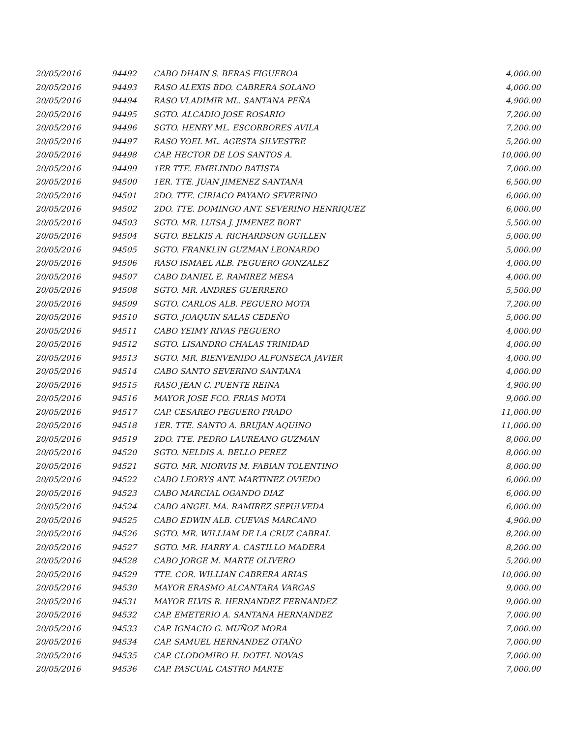| 20/05/2016 | 94492 | CABO DHAIN S. BERAS FIGUEROA | 4,000.00 |
| 20/05/2016 | 94493 | RASO ALEXIS BDO. CABRERA SOLANO | 4,000.00 |
| 20/05/2016 | 94494 | RASO VLADIMIR ML. SANTANA PEÑA | 4,900.00 |
| 20/05/2016 | 94495 | SGTO. ALCADIO JOSE ROSARIO | 7,200.00 |
| 20/05/2016 | 94496 | SGTO. HENRY ML. ESCORBORES AVILA | 7,200.00 |
| 20/05/2016 | 94497 | RASO YOEL ML. AGESTA SILVESTRE | 5,200.00 |
| 20/05/2016 | 94498 | CAP. HECTOR DE LOS SANTOS A. | 10,000.00 |
| 20/05/2016 | 94499 | 1ER TTE. EMELINDO BATISTA | 7,000.00 |
| 20/05/2016 | 94500 | 1ER. TTE. JUAN JIMENEZ SANTANA | 6,500.00 |
| 20/05/2016 | 94501 | 2DO. TTE. CIRIACO PAYANO SEVERINO | 6,000.00 |
| 20/05/2016 | 94502 | 2DO. TTE. DOMINGO ANT. SEVERINO HENRIQUEZ | 6,000.00 |
| 20/05/2016 | 94503 | SGTO. MR. LUISA J. JIMENEZ BORT | 5,500.00 |
| 20/05/2016 | 94504 | SGTO. BELKIS A. RICHARDSON GUILLEN | 5,000.00 |
| 20/05/2016 | 94505 | SGTO. FRANKLIN GUZMAN LEONARDO | 5,000.00 |
| 20/05/2016 | 94506 | RASO ISMAEL ALB. PEGUERO GONZALEZ | 4,000.00 |
| 20/05/2016 | 94507 | CABO DANIEL E. RAMIREZ MESA | 4,000.00 |
| 20/05/2016 | 94508 | SGTO. MR. ANDRES GUERRERO | 5,500.00 |
| 20/05/2016 | 94509 | SGTO. CARLOS ALB. PEGUERO MOTA | 7,200.00 |
| 20/05/2016 | 94510 | SGTO. JOAQUIN SALAS CEDEÑO | 5,000.00 |
| 20/05/2016 | 94511 | CABO YEIMY RIVAS PEGUERO | 4,000.00 |
| 20/05/2016 | 94512 | SGTO. LISANDRO CHALAS TRINIDAD | 4,000.00 |
| 20/05/2016 | 94513 | SGTO. MR. BIENVENIDO ALFONSECA JAVIER | 4,000.00 |
| 20/05/2016 | 94514 | CABO SANTO SEVERINO SANTANA | 4,000.00 |
| 20/05/2016 | 94515 | RASO JEAN C. PUENTE REINA | 4,900.00 |
| 20/05/2016 | 94516 | MAYOR JOSE FCO. FRIAS MOTA | 9,000.00 |
| 20/05/2016 | 94517 | CAP. CESAREO PEGUERO PRADO | 11,000.00 |
| 20/05/2016 | 94518 | 1ER. TTE. SANTO A. BRUJAN AQUINO | 11,000.00 |
| 20/05/2016 | 94519 | 2DO. TTE. PEDRO LAUREANO GUZMAN | 8,000.00 |
| 20/05/2016 | 94520 | SGTO. NELDIS A. BELLO PEREZ | 8,000.00 |
| 20/05/2016 | 94521 | SGTO. MR. NIORVIS M. FABIAN TOLENTINO | 8,000.00 |
| 20/05/2016 | 94522 | CABO LEORYS ANT. MARTINEZ OVIEDO | 6,000.00 |
| 20/05/2016 | 94523 | CABO MARCIAL OGANDO DIAZ | 6,000.00 |
| 20/05/2016 | 94524 | CABO ANGEL MA. RAMIREZ SEPULVEDA | 6,000.00 |
| 20/05/2016 | 94525 | CABO EDWIN ALB. CUEVAS MARCANO | 4,900.00 |
| 20/05/2016 | 94526 | SGTO. MR. WILLIAM DE LA CRUZ CABRAL | 8,200.00 |
| 20/05/2016 | 94527 | SGTO. MR. HARRY A. CASTILLO MADERA | 8,200.00 |
| 20/05/2016 | 94528 | CABO JORGE M. MARTE OLIVERO | 5,200.00 |
| 20/05/2016 | 94529 | TTE. COR. WILLIAN CABRERA ARIAS | 10,000.00 |
| 20/05/2016 | 94530 | MAYOR ERASMO ALCANTARA VARGAS | 9,000.00 |
| 20/05/2016 | 94531 | MAYOR ELVIS R. HERNANDEZ FERNANDEZ | 9,000.00 |
| 20/05/2016 | 94532 | CAP. EMETERIO A. SANTANA HERNANDEZ | 7,000.00 |
| 20/05/2016 | 94533 | CAP. IGNACIO G. MUÑOZ MORA | 7,000.00 |
| 20/05/2016 | 94534 | CAP. SAMUEL HERNANDEZ OTAÑO | 7,000.00 |
| 20/05/2016 | 94535 | CAP. CLODOMIRO H. DOTEL NOVAS | 7,000.00 |
| 20/05/2016 | 94536 | CAP. PASCUAL CASTRO MARTE | 7,000.00 |